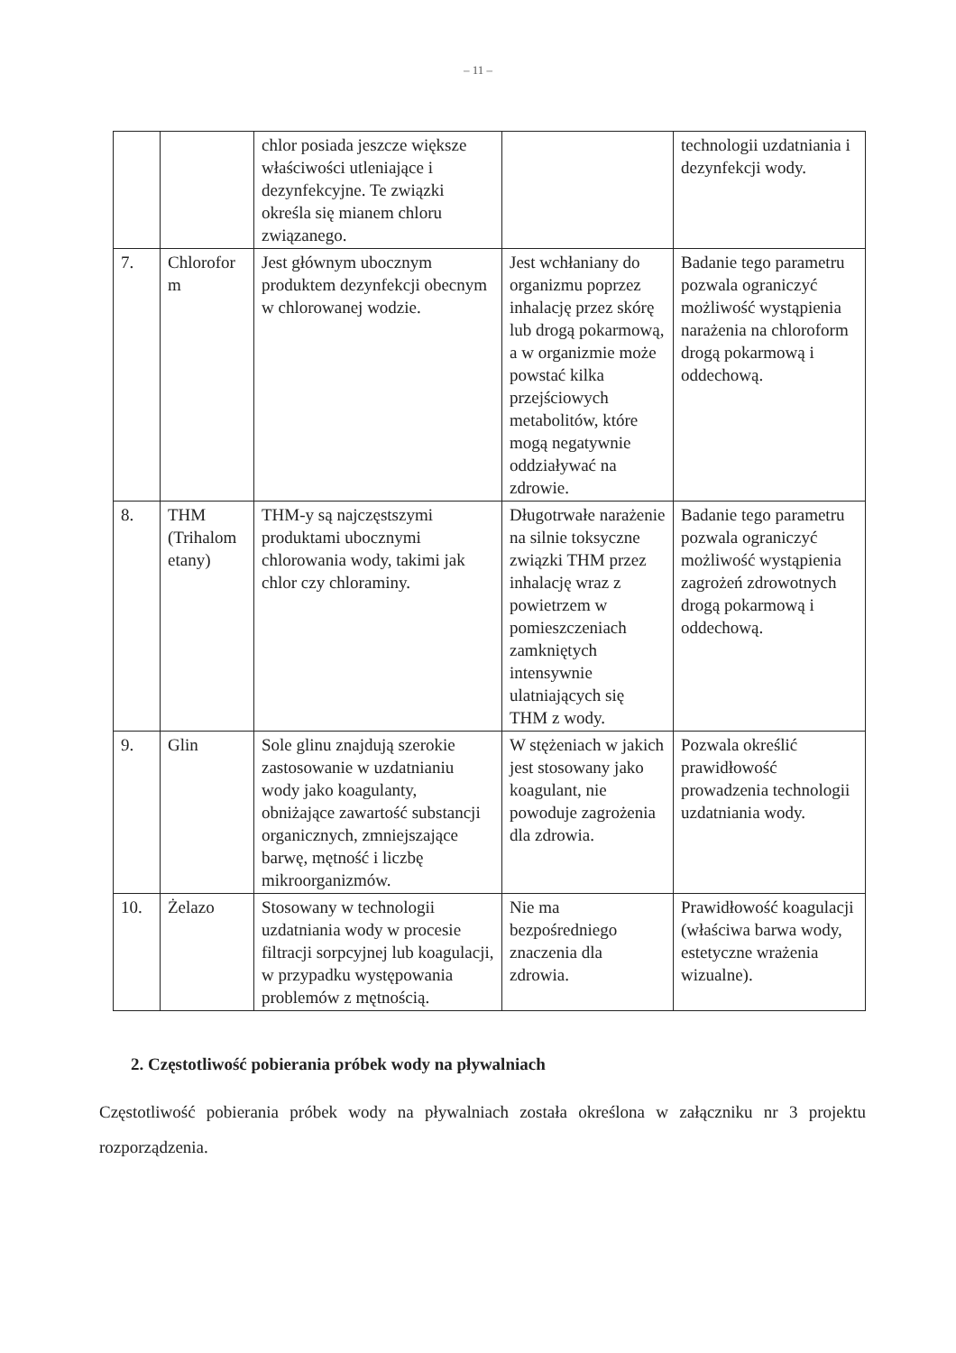– 11 –
| | | chlor posiada jeszcze większe właściwości utleniające i dezynfekcyjne. Te związki określa się mianem chloru związanego. | | technologii uzdatniania i dezynfekcji wody. |
| 7. | Chlorofor m | Jest głównym ubocznym produktem dezynfekcji obecnym w chlorowanej wodzie. | Jest wchłaniany do organizmu poprzez inhalację przez skórę lub drogą pokarmową, a w organizmie może powstać kilka przejściowych metabolitów, które mogą negatywnie oddziaływać na zdrowie. | Badanie tego parametru pozwala ograniczyć możliwość wystąpienia narażenia na chloroform drogą pokarmową i oddechową. |
| 8. | THM (Trihalom etany) | THM-y są najczęstszymi produktami ubocznymi chlorowania wody, takimi jak chlor czy chloraminy. | Długotrwałe narażenie na silnie toksyczne związki THM przez inhalację wraz z powietrzem w pomieszczeniach zamkniętych intensywnie ulatniających się THM z wody. | Badanie tego parametru pozwala ograniczyć możliwość wystąpienia zagrożeń zdrowotnych drogą pokarmową i oddechową. |
| 9. | Glin | Sole glinu znajdują szerokie zastosowanie w uzdatnianiu wody jako koagulanty, obniżające zawartość substancji organicznych, zmniejszające barwę, mętność i liczbę mikroorganizmów. | W stężeniach w jakich jest stosowany jako koagulant, nie powoduje zagrożenia dla zdrowia. | Pozwala określić prawidłowość prowadzenia technologii uzdatniania wody. |
| 10. | Żelazo | Stosowany w technologii uzdatniania wody w procesie filtracji sorpcyjnej lub koagulacji, w przypadku występowania problemów z mętnością. | Nie ma bezpośredniego znaczenia dla zdrowia. | Prawidłowość koagulacji (właściwa barwa wody, estetyczne wrażenia wizualne). |
2. Częstotliwość pobierania próbek wody na pływalniach
Częstotliwość pobierania próbek wody na pływalniach została określona w załączniku nr 3 projektu rozporządzenia.